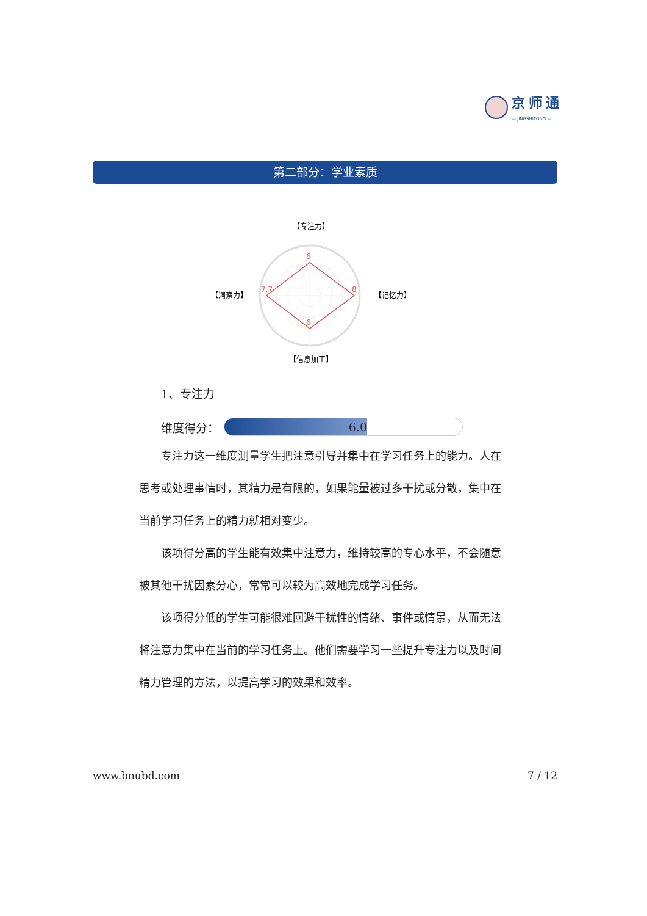京师通
— JINGSHITONG —
第二部分：学业素质
6
8
6
7.7
【专注力】
【记忆力】
【信息加工】
【洞察力】
1、专注力
维度得分：
6.0
专注力这一维度测量学生把注意引导并集中在学习任务上的能力。人在思考或处理事情时，其精力是有限的，如果能量被过多干扰或分散，集中在当前学习任务上的精力就相对变少。
该项得分高的学生能有效集中注意力，维持较高的专心水平，不会随意被其他干扰因素分心，常常可以较为高效地完成学习任务。
该项得分低的学生可能很难回避干扰性的情绪、事件或情景，从而无法将注意力集中在当前的学习任务上。他们需要学习一些提升专注力以及时间精力管理的方法，以提高学习的效果和效率。
www.bnubd.com 7 / 12